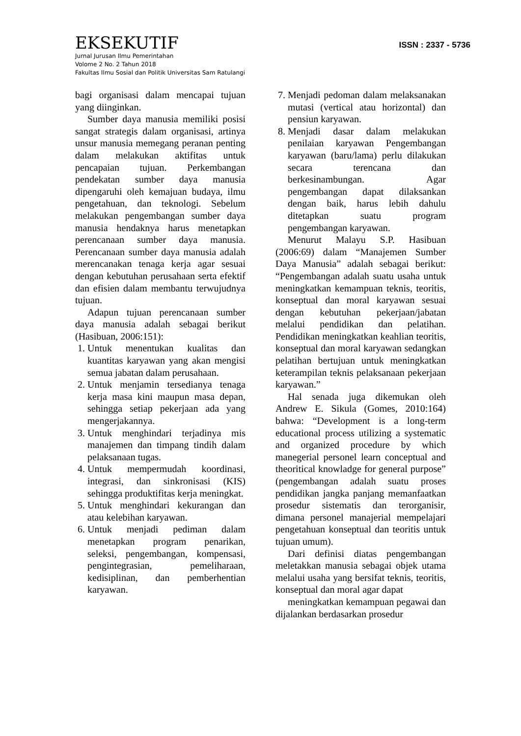EKSEKUTIF
ISSN : 2337 - 5736
Jurnal Jurusan Ilmu Pemerintahan
Volome 2 No. 2 Tahun 2018
Fakultas Ilmu Sosial dan Politik Universitas Sam Ratulangi
bagi organisasi dalam mencapai tujuan yang diinginkan.
Sumber daya manusia memiliki posisi sangat strategis dalam organisasi, artinya unsur manusia memegang peranan penting dalam melakukan aktifitas untuk pencapaian tujuan. Perkembangan pendekatan sumber daya manusia dipengaruhi oleh kemajuan budaya, ilmu pengetahuan, dan teknologi. Sebelum melakukan pengembangan sumber daya manusia hendaknya harus menetapkan perencanaan sumber daya manusia. Perencanaan sumber daya manusia adalah merencanakan tenaga kerja agar sesuai dengan kebutuhan perusahaan serta efektif dan efisien dalam membantu terwujudnya tujuan.
Adapun tujuan perencanaan sumber daya manusia adalah sebagai berikut (Hasibuan, 2006:151):
1. Untuk menentukan kualitas dan kuantitas karyawan yang akan mengisi semua jabatan dalam perusahaan.
2. Untuk menjamin tersedianya tenaga kerja masa kini maupun masa depan, sehingga setiap pekerjaan ada yang mengerjakannya.
3. Untuk menghindari terjadinya mis manajemen dan timpang tindih dalam pelaksanaan tugas.
4. Untuk mempermudah koordinasi, integrasi, dan sinkronisasi (KIS) sehingga produktifitas kerja meningkat.
5. Untuk menghindari kekurangan dan atau kelebihan karyawan.
6. Untuk menjadi pediman dalam menetapkan program penarikan, seleksi, pengembangan, kompensasi, pengintegrasian, pemeliharaan, kedisiplinan, dan pemberhentian karyawan.
7. Menjadi pedoman dalam melaksanakan mutasi (vertical atau horizontal) dan pensiun karyawan.
8. Menjadi dasar dalam melakukan penilaian karyawan Pengembangan karyawan (baru/lama) perlu dilakukan secara terencana dan berkesinambungan. Agar pengembangan dapat dilaksankan dengan baik, harus lebih dahulu ditetapkan suatu program pengembangan karyawan.
Menurut Malayu S.P. Hasibuan (2006:69) dalam “Manajemen Sumber Daya Manusia” adalah sebagai berikut: “Pengembangan adalah suatu usaha untuk meningkatkan kemampuan teknis, teoritis, konseptual dan moral karyawan sesuai dengan kebutuhan pekerjaan/jabatan melalui pendidikan dan pelatihan. Pendidikan meningkatkan keahlian teoritis, konseptual dan moral karyawan sedangkan pelatihan bertujuan untuk meningkatkan keterampilan teknis pelaksanaan pekerjaan karyawan.”
Hal senada juga dikemukan oleh Andrew E. Sikula (Gomes, 2010:164) bahwa: “Development is a long-term educational process utilizing a systematic and organized procedure by which manegerial personel learn conceptual and theoritical knowladge for general purpose” (pengembangan adalah suatu proses pendidikan jangka panjang memanfaatkan prosedur sistematis dan terorganisir, dimana personel manajerial mempelajari pengetahuan konseptual dan teoritis untuk tujuan umum).
Dari definisi diatas pengembangan meletakkan manusia sebagai objek utama melalui usaha yang bersifat teknis, teoritis, konseptual dan moral agar dapat
meningkatkan kemampuan pegawai dan dijalankan berdasarkan prosedur